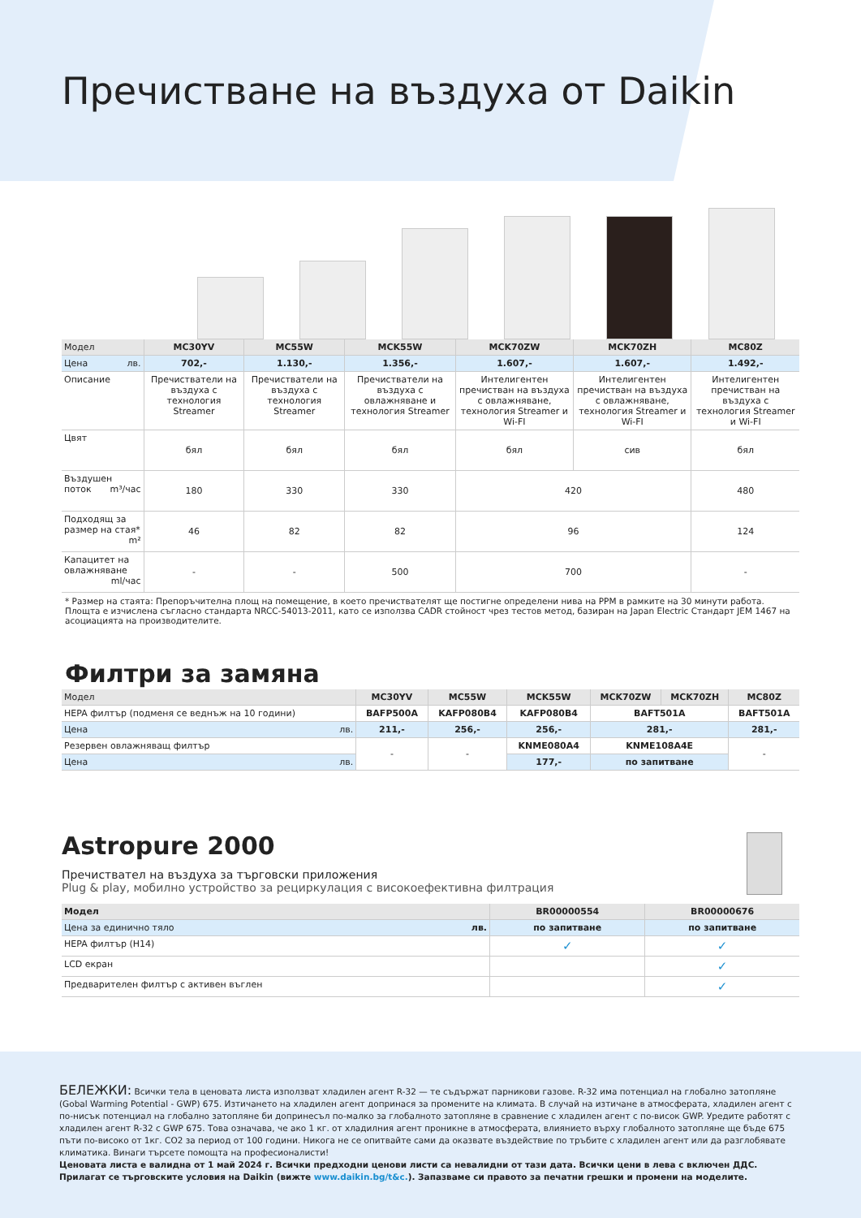Пречистване на въздуха от Daikin
| Модел | MC30YV | MC55W | MCK55W | MCK70ZW | MCK70ZH | MC80Z |
| Цена лв. | 702,- | 1.130,- | 1.356,- | 1.607,- | 1.607,- | 1.492,- |
| Описание | Пречистватели на въздуха с технология Streamer | Пречистватели на въздуха с технология Streamer | Пречистватели на въздуха с овлажняване и технология Streamer | Интелигентен пречистван на въздуха с овлажняване, технология Streamer и Wi-FI | Интелигентен пречистван на въздуха с овлажняване, технология Streamer и Wi-FI | Интелигентен пречистван на въздуха с технология Streamer и Wi-FI |
| Цвят | бял | бял | бял | бял | сив | бял |
| Въздушен поток m³/час | 180 | 330 | 330 | 420 | | 480 |
| Подходящ за размер на стая* m² | 46 | 82 | 82 | 96 | | 124 |
| Капацитет на овлажняване ml/час | - | - | 500 | 700 | | - |
* Размер на стаята: Препоръчителна площ на помещение, в което пречиствателят ще постигне определени нива на PPM в рамките на 30 минути работа. Площта е изчислена съгласно стандарта NRCC-54013-2011, като се използва CADR стойност чрез тестов метод, базиран на Japan Electric Стандарт JEM 1467 на асоциацията на производителите.
Филтри за замяна
| Модел | MC30YV | MC55W | MCK55W | MCK70ZW | MCK70ZH | MC80Z |
| HEPA филтър (подменя се веднъж на 10 години) | BAFP500A | KAFP080B4 | KAFP080B4 | BAFT501A | | BAFT501A |
| Цена лв. | 211,- | 256,- | 256,- | 281,- | | 281,- |
| Резервен овлажняващ филтър | - | - | KNME080A4 | KNME108A4E | | - |
| Цена лв. | | | 177,- | по запитване | | |
Astropure 2000
Пречиствател на въздуха за търговски приложения
Plug & play, мобилно устройство за рециркулация с високоефективна филтрация
| Модел | BR00000554 | BR00000676 |
| Цена за единично тяло лв. | по запитване | по запитване |
| HEPA филтър (H14) | ✓ | ✓ |
| LCD екран | | ✓ |
| Предварителен филтър с активен въглен | | ✓ |
БЕЛЕЖКИ: Всички тела в ценовата листа използват хладилен агент R-32 — те съдържат парникови газове. R-32 има потенциал на глобално затопляне (Gobal Warming Potential - GWP) 675. Изтичането на хладилен агент допринася за промените на климата. В случай на изтичане в атмосферата, хладилен агент с по-нисък потенциал на глобално затопляне би допринесъл по-малко за глобалното затопляне в сравнение с хладилен агент с по-висок GWP. Уредите работят с хладилен агент R-32 с GWP 675. Това означава, че ако 1 кг. от хладилния агент проникне в атмосферата, влиянието върху глобалното затопляне ще бъде 675 пъти по-високо от 1кг. CO2 за период от 100 години. Никога не се опитвайте сами да оказвате въздействие по тръбите с хладилен агент или да разглобявате климатика. Винаги търсете помощта на професионалисти!
Ценовата листа е валидна от 1 май 2024 г. Всички предходни ценови листи са невалидни от тази дата. Всички цени в лева с включен ДДС. Прилагат се търговските условия на Daikin (вижте www.daikin.bg/t&c.). Запазваме си правото за печатни грешки и промени на моделите.